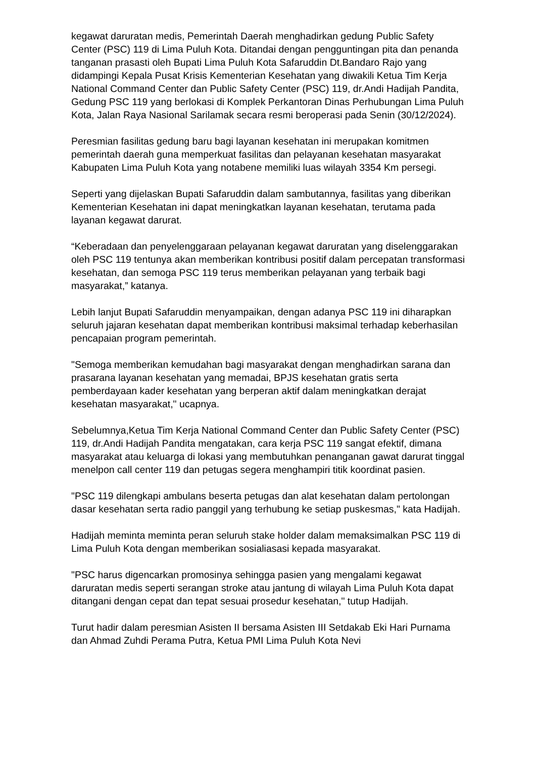kegawat daruratan medis, Pemerintah Daerah menghadirkan gedung Public Safety Center (PSC) 119 di Lima Puluh Kota. Ditandai dengan pengguntingan pita dan penanda tanganan prasasti oleh Bupati Lima Puluh Kota Safaruddin Dt.Bandaro Rajo yang didampingi Kepala Pusat Krisis Kementerian Kesehatan yang diwakili Ketua Tim Kerja National Command Center dan Public Safety Center (PSC) 119, dr.Andi Hadijah Pandita, Gedung PSC 119 yang berlokasi di Komplek Perkantoran Dinas Perhubungan Lima Puluh Kota, Jalan Raya Nasional Sarilamak secara resmi beroperasi pada Senin (30/12/2024).
Peresmian fasilitas gedung baru bagi layanan kesehatan ini merupakan komitmen pemerintah daerah guna memperkuat fasilitas dan pelayanan kesehatan masyarakat Kabupaten Lima Puluh Kota yang notabene memiliki luas wilayah 3354 Km persegi.
Seperti yang dijelaskan Bupati Safaruddin dalam sambutannya, fasilitas yang diberikan Kementerian Kesehatan ini dapat meningkatkan layanan kesehatan, terutama pada layanan kegawat darurat.
“Keberadaan dan penyelenggaraan pelayanan kegawat daruratan yang diselenggarakan oleh PSC 119 tentunya akan memberikan kontribusi positif dalam percepatan transformasi kesehatan, dan semoga PSC 119 terus memberikan pelayanan yang terbaik bagi masyarakat,” katanya.
Lebih lanjut Bupati Safaruddin menyampaikan, dengan adanya PSC 119 ini diharapkan seluruh jajaran kesehatan dapat memberikan kontribusi maksimal terhadap keberhasilan pencapaian program pemerintah.
"Semoga memberikan kemudahan bagi masyarakat dengan menghadirkan sarana dan prasarana layanan kesehatan yang memadai, BPJS kesehatan gratis serta pemberdayaan kader kesehatan yang berperan aktif dalam meningkatkan derajat kesehatan masyarakat," ucapnya.
Sebelumnya,Ketua Tim Kerja National Command Center dan Public Safety Center (PSC) 119, dr.Andi Hadijah Pandita mengatakan, cara kerja PSC 119 sangat efektif, dimana masyarakat atau keluarga di lokasi yang membutuhkan penanganan gawat darurat tinggal menelpon call center 119 dan petugas segera menghampiri titik koordinat pasien.
"PSC 119 dilengkapi ambulans beserta petugas dan alat kesehatan dalam pertolongan dasar kesehatan serta radio panggil yang terhubung ke setiap puskesmas," kata Hadijah.
Hadijah meminta meminta peran seluruh stake holder dalam memaksimalkan PSC 119 di Lima Puluh Kota dengan memberikan sosialiasasi kepada masyarakat.
"PSC harus digencarkan promosinya sehingga pasien yang mengalami kegawat daruratan medis seperti serangan stroke atau jantung di wilayah Lima Puluh Kota dapat ditangani dengan cepat dan tepat sesuai prosedur kesehatan," tutup Hadijah.
Turut hadir dalam peresmian Asisten II bersama Asisten III Setdakab Eki Hari Purnama dan Ahmad Zuhdi Perama Putra, Ketua PMI Lima Puluh Kota Nevi